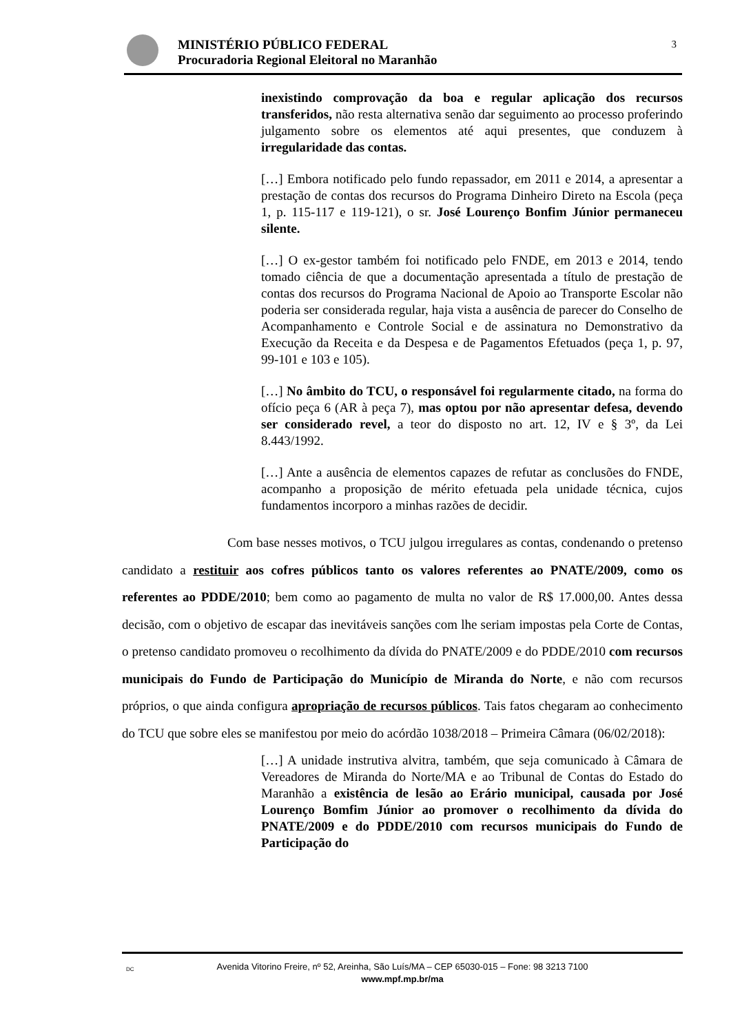MINISTÉRIO PÚBLICO FEDERAL
Procuradoria Regional Eleitoral no Maranhão
3
inexistindo comprovação da boa e regular aplicação dos recursos transferidos, não resta alternativa senão dar seguimento ao processo proferindo julgamento sobre os elementos até aqui presentes, que conduzem à irregularidade das contas.
[…] Embora notificado pelo fundo repassador, em 2011 e 2014, a apresentar a prestação de contas dos recursos do Programa Dinheiro Direto na Escola (peça 1, p. 115-117 e 119-121), o sr. José Lourenço Bonfim Júnior permaneceu silente.
[…] O ex-gestor também foi notificado pelo FNDE, em 2013 e 2014, tendo tomado ciência de que a documentação apresentada a título de prestação de contas dos recursos do Programa Nacional de Apoio ao Transporte Escolar não poderia ser considerada regular, haja vista a ausência de parecer do Conselho de Acompanhamento e Controle Social e de assinatura no Demonstrativo da Execução da Receita e da Despesa e de Pagamentos Efetuados (peça 1, p. 97, 99-101 e 103 e 105).
[…] No âmbito do TCU, o responsável foi regularmente citado, na forma do ofício peça 6 (AR à peça 7), mas optou por não apresentar defesa, devendo ser considerado revel, a teor do disposto no art. 12, IV e § 3º, da Lei 8.443/1992.
[…] Ante a ausência de elementos capazes de refutar as conclusões do FNDE, acompanho a proposição de mérito efetuada pela unidade técnica, cujos fundamentos incorporo a minhas razões de decidir.
Com base nesses motivos, o TCU julgou irregulares as contas, condenando o pretenso candidato a restituir aos cofres públicos tanto os valores referentes ao PNATE/2009, como os referentes ao PDDE/2010; bem como ao pagamento de multa no valor de R$ 17.000,00. Antes dessa decisão, com o objetivo de escapar das inevitáveis sanções com lhe seriam impostas pela Corte de Contas, o pretenso candidato promoveu o recolhimento da dívida do PNATE/2009 e do PDDE/2010 com recursos municipais do Fundo de Participação do Município de Miranda do Norte, e não com recursos próprios, o que ainda configura apropriação de recursos públicos. Tais fatos chegaram ao conhecimento do TCU que sobre eles se manifestou por meio do acórdão 1038/2018 – Primeira Câmara (06/02/2018):
[…] A unidade instrutiva alvitra, também, que seja comunicado à Câmara de Vereadores de Miranda do Norte/MA e ao Tribunal de Contas do Estado do Maranhão a existência de lesão ao Erário municipal, causada por José Lourenço Bomfim Júnior ao promover o recolhimento da dívida do PNATE/2009 e do PDDE/2010 com recursos municipais do Fundo de Participação do
DC Avenida Vitorino Freire, nº 52, Areinha, São Luís/MA – CEP 65030-015 – Fone: 98 3213 7100
www.mpf.mp.br/ma